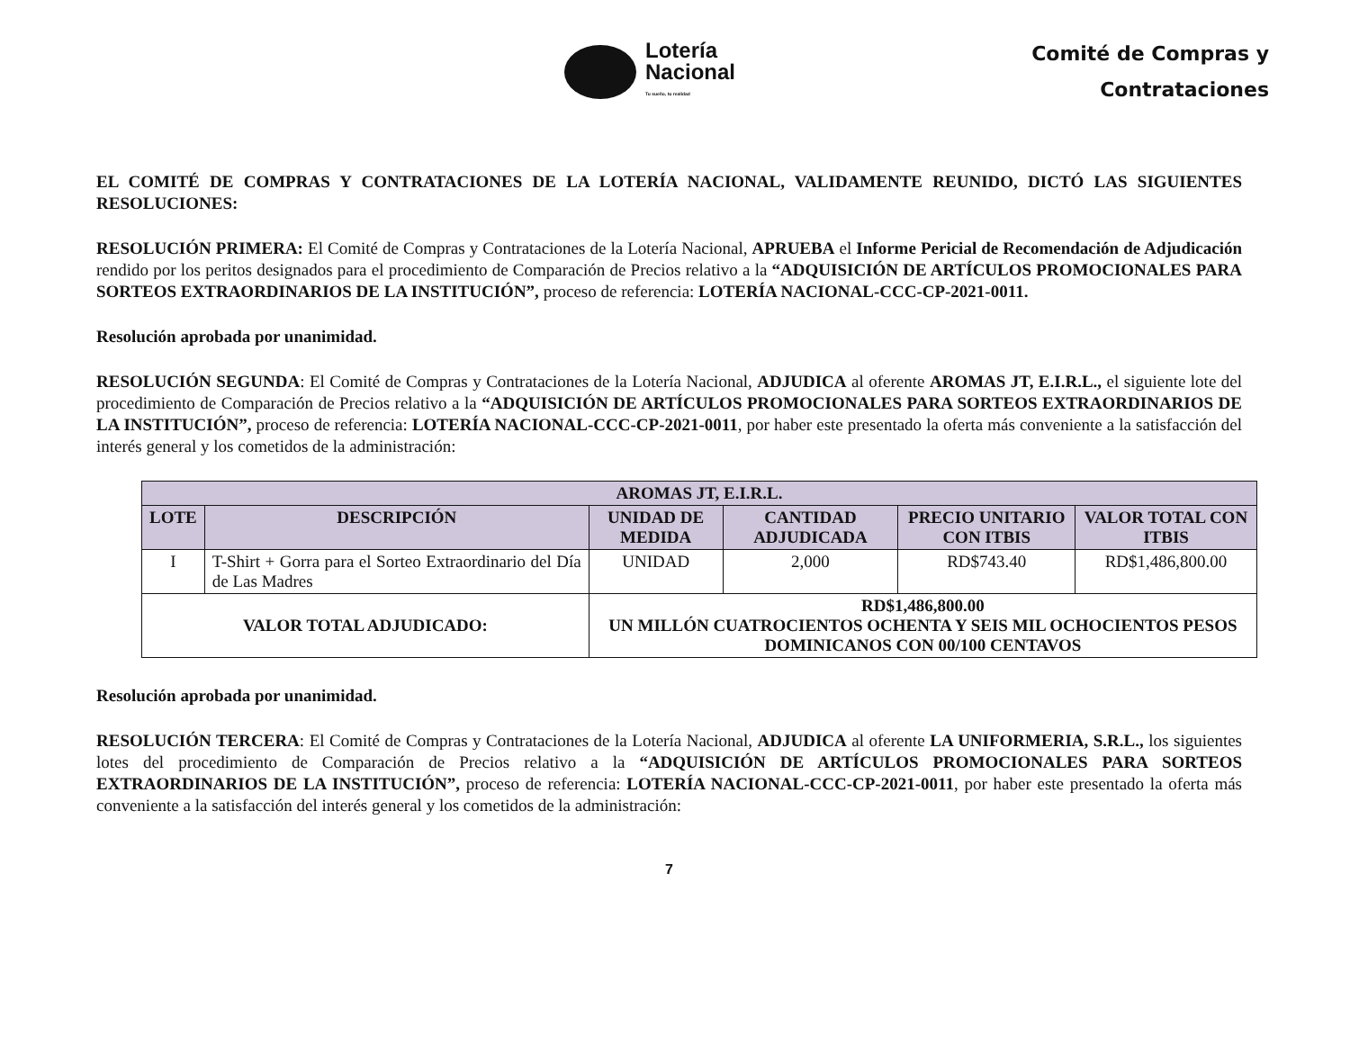Lotería
Nacional
Tu sueño, tu realidad
Comité de Compras y
Contrataciones
EL COMITÉ DE COMPRAS Y CONTRATACIONES DE LA LOTERÍA NACIONAL, VALIDAMENTE REUNIDO, DICTÓ LAS SIGUIENTES RESOLUCIONES:
RESOLUCIÓN PRIMERA: El Comité de Compras y Contrataciones de la Lotería Nacional, APRUEBA el Informe Pericial de Recomendación de Adjudicación rendido por los peritos designados para el procedimiento de Comparación de Precios relativo a la “ADQUISICIÓN DE ARTÍCULOS PROMOCIONALES PARA SORTEOS EXTRAORDINARIOS DE LA INSTITUCIÓN”, proceso de referencia: LOTERÍA NACIONAL-CCC-CP-2021-0011.
Resolución aprobada por unanimidad.
RESOLUCIÓN SEGUNDA: El Comité de Compras y Contrataciones de la Lotería Nacional, ADJUDICA al oferente AROMAS JT, E.I.R.L., el siguiente lote del procedimiento de Comparación de Precios relativo a la “ADQUISICIÓN DE ARTÍCULOS PROMOCIONALES PARA SORTEOS EXTRAORDINARIOS DE LA INSTITUCIÓN”, proceso de referencia: LOTERÍA NACIONAL-CCC-CP-2021-0011, por haber este presentado la oferta más conveniente a la satisfacción del interés general y los cometidos de la administración:
| AROMAS JT, E.I.R.L. | | | | | |
| --- | --- | --- | --- | --- | --- |
| LOTE | DESCRIPCIÓN | UNIDAD DE MEDIDA | CANTIDAD ADJUDICADA | PRECIO UNITARIO CON ITBIS | VALOR TOTAL CON ITBIS |
| I | T-Shirt + Gorra para el Sorteo Extraordinario del Día de Las Madres | UNIDAD | 2,000 | RD$743.40 | RD$1,486,800.00 |
| VALOR TOTAL ADJUDICADO: | | RD$1,486,800.00 UN MILLÓN CUATROCIENTOS OCHENTA Y SEIS MIL OCHOCIENTOS PESOS DOMINICANOS CON 00/100 CENTAVOS | | | |
Resolución aprobada por unanimidad.
RESOLUCIÓN TERCERA: El Comité de Compras y Contrataciones de la Lotería Nacional, ADJUDICA al oferente LA UNIFORMERIA, S.R.L., los siguientes lotes del procedimiento de Comparación de Precios relativo a la “ADQUISICIÓN DE ARTÍCULOS PROMOCIONALES PARA SORTEOS EXTRAORDINARIOS DE LA INSTITUCIÓN”, proceso de referencia: LOTERÍA NACIONAL-CCC-CP-2021-0011, por haber este presentado la oferta más conveniente a la satisfacción del interés general y los cometidos de la administración:
7